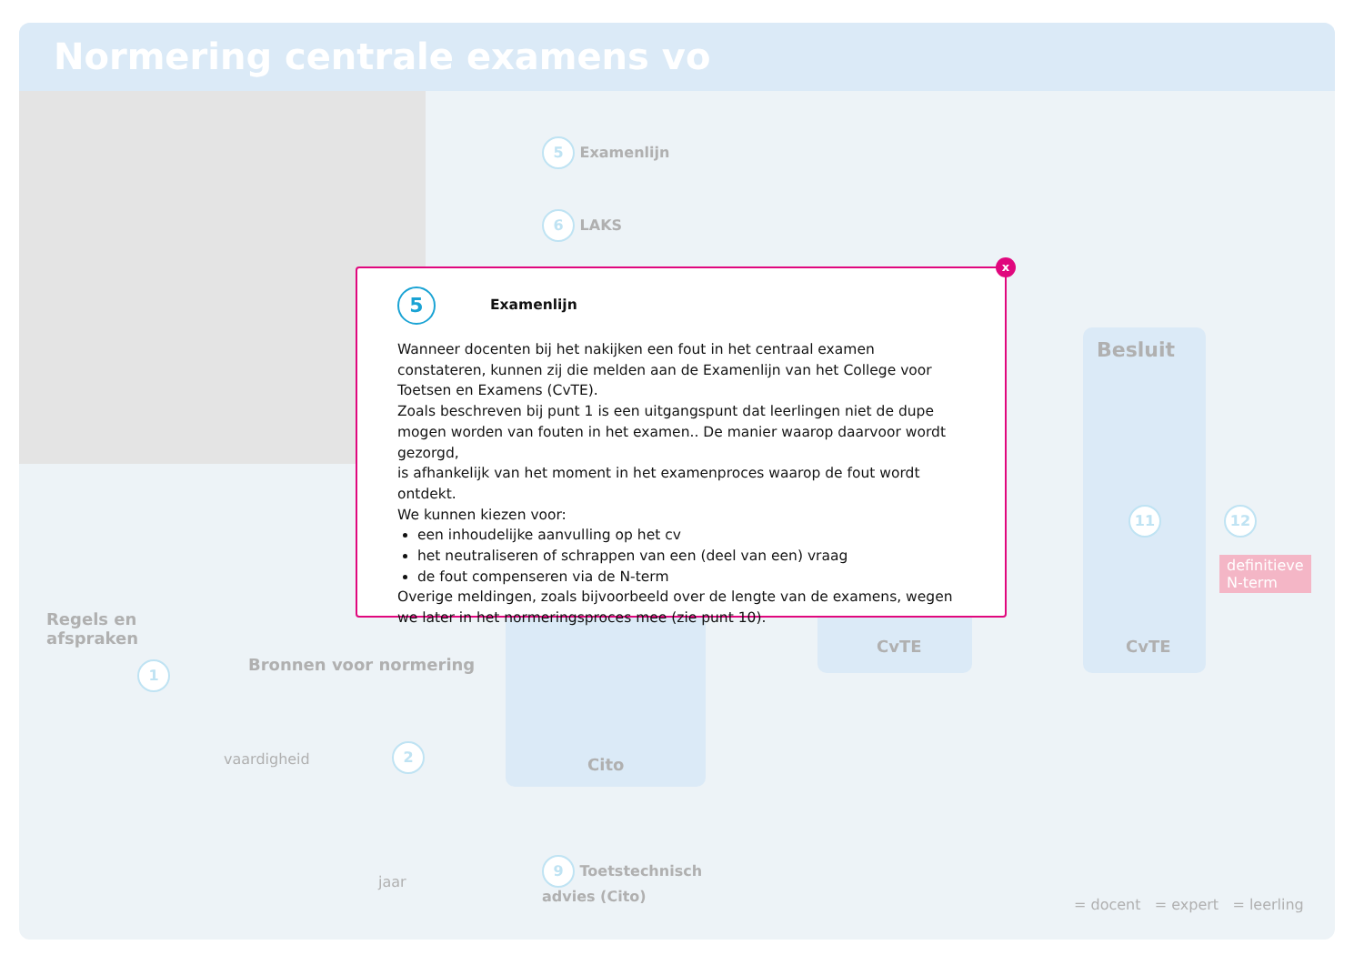Normering centrale examens vo
5 Examenlijn
6 LAKS
Besluit
CvTE
11 12
definitieve
N-term
CvTE
Cito
Regels en
afspraken
1 Bronnen voor normering
2
vaardigheid
jaar
9 Toetstechnisch
advies (Cito)
= docent = expert = leerling
x
5 Examenlijn
Wanneer docenten bij het nakijken een fout in het centraal examen constateren, kunnen zij die melden aan de Examenlijn van het College voor Toetsen en Examens (CvTE).
Zoals beschreven bij punt 1 is een uitgangspunt dat leerlingen niet de dupe mogen worden van fouten in het examen.. De manier waarop daarvoor wordt gezorgd,
is afhankelijk van het moment in het examenproces waarop de fout wordt ontdekt.
We kunnen kiezen voor:
een inhoudelijke aanvulling op het cv
het neutraliseren of schrappen van een (deel van een) vraag
de fout compenseren via de N-term
Overige meldingen, zoals bijvoorbeeld over de lengte van de examens, wegen we later in het normeringsproces mee (zie punt 10).